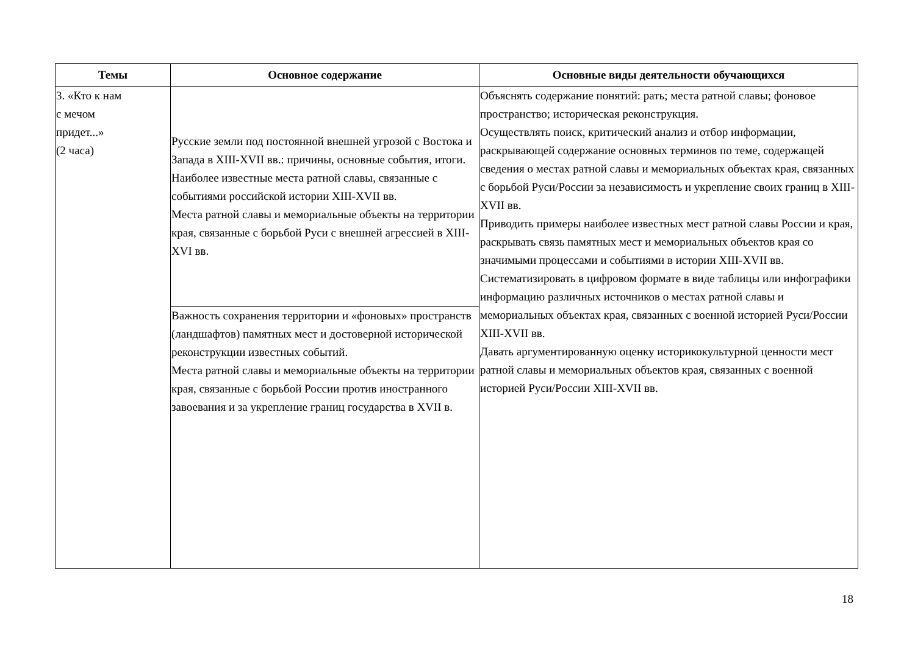| Темы | Основное содержание | Основные виды деятельности обучающихся |
| --- | --- | --- |
| 3. «Кто к нам с мечом придет...» (2 часа) | Русские земли под постоянной внешней угрозой с Востока и Запада в XIII-XVII вв.: причины, основные события, итоги. Наиболее известные места ратной славы, связанные с событиями российской истории XIII-XVII вв. Места ратной славы и мемориальные объекты на территории края, связанные с борьбой Руси с внешней агрессией в XIII-XVI вв. | Объяснять содержание понятий: рать; места ратной славы; фоновое пространство; историческая реконструкция. Осуществлять поиск, критический анализ и отбор информации, раскрывающей содержание основных терминов по теме, содержащей сведения о местах ратной славы и мемориальных объектах края, связанных с борьбой Руси/России за независимость и укрепление своих границ в XIII-XVII вв. Приводить примеры наиболее известных мест ратной славы России и края, раскрывать связь памятных мест и мемориальных объектов края со значимыми процессами и событиями в истории XIII-XVII вв. Систематизировать в цифровом формате в виде таблицы или инфографики информацию различных источников о местах ратной славы и мемориальных объектах края, связанных с военной историей Руси/России XIII-XVII вв. Давать аргументированную оценку историкокультурной ценности мест ратной славы и мемориальных объектов края, связанных с военной историей Руси/России XIII-XVII вв. |
| | Важность сохранения территории и «фоновых» пространств (ландшафтов) памятных мест и достоверной исторической реконструкции известных событий. Места ратной славы и мемориальные объекты на территории края, связанные с борьбой России против иностранного завоевания и за укрепление границ государства в XVII в. | |
18